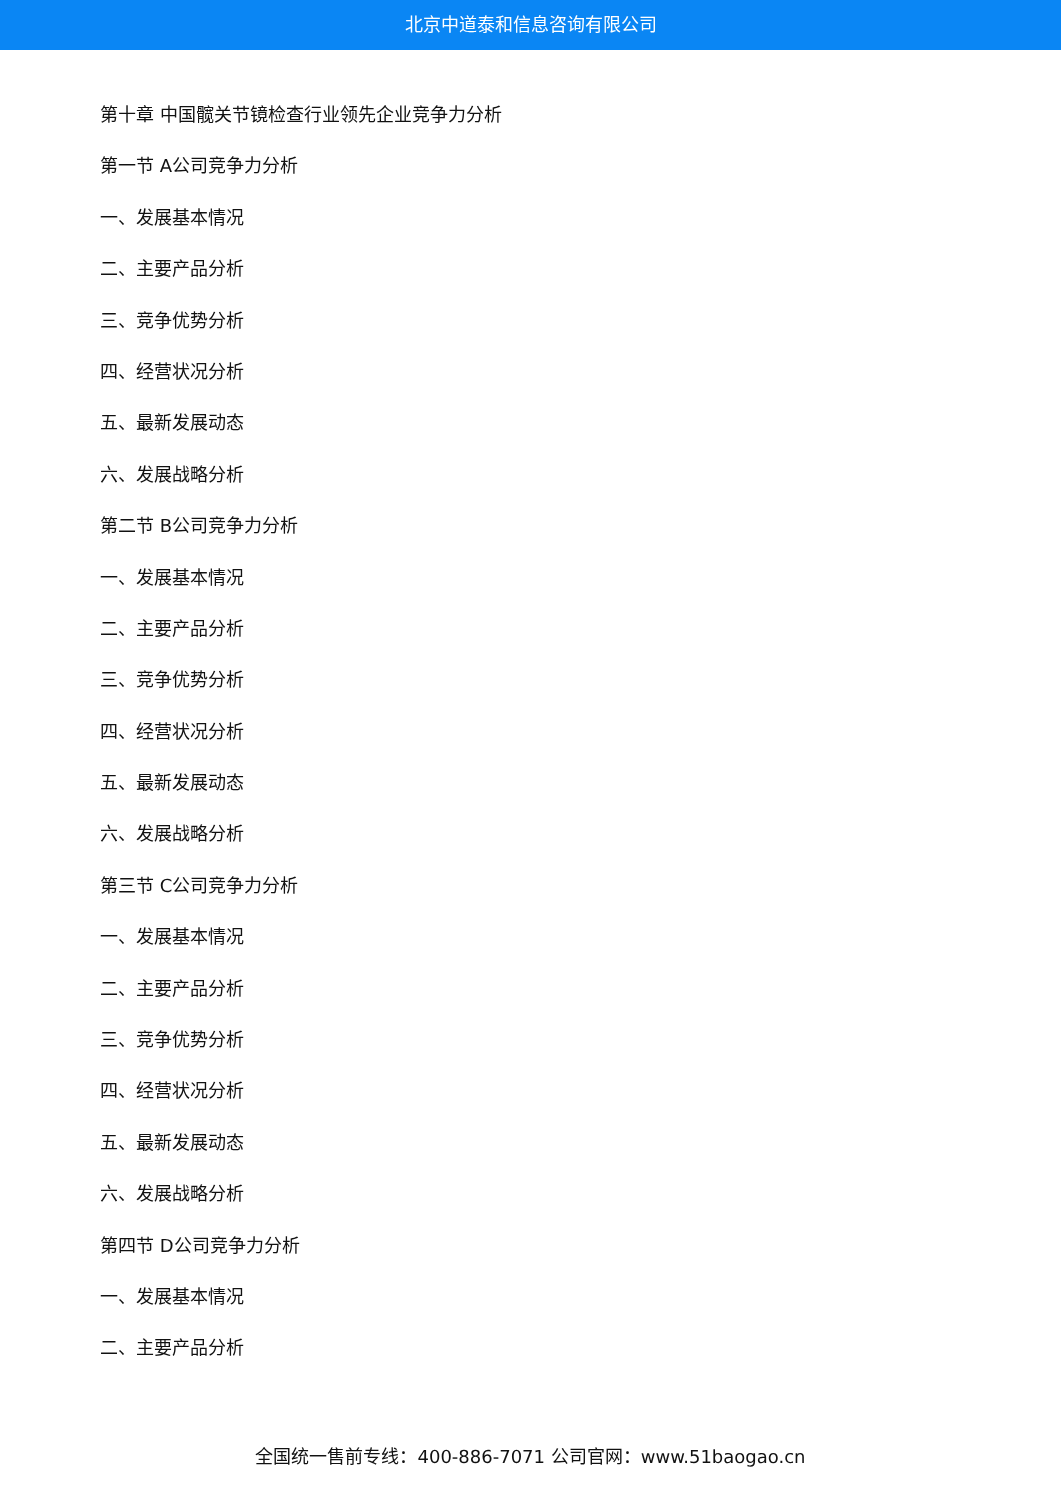北京中道泰和信息咨询有限公司
第十章 中国髋关节镜检查行业领先企业竞争力分析
第一节 A公司竞争力分析
一、发展基本情况
二、主要产品分析
三、竞争优势分析
四、经营状况分析
五、最新发展动态
六、发展战略分析
第二节 B公司竞争力分析
一、发展基本情况
二、主要产品分析
三、竞争优势分析
四、经营状况分析
五、最新发展动态
六、发展战略分析
第三节 C公司竞争力分析
一、发展基本情况
二、主要产品分析
三、竞争优势分析
四、经营状况分析
五、最新发展动态
六、发展战略分析
第四节 D公司竞争力分析
一、发展基本情况
二、主要产品分析
全国统一售前专线：400-886-7071 公司官网：www.51baogao.cn